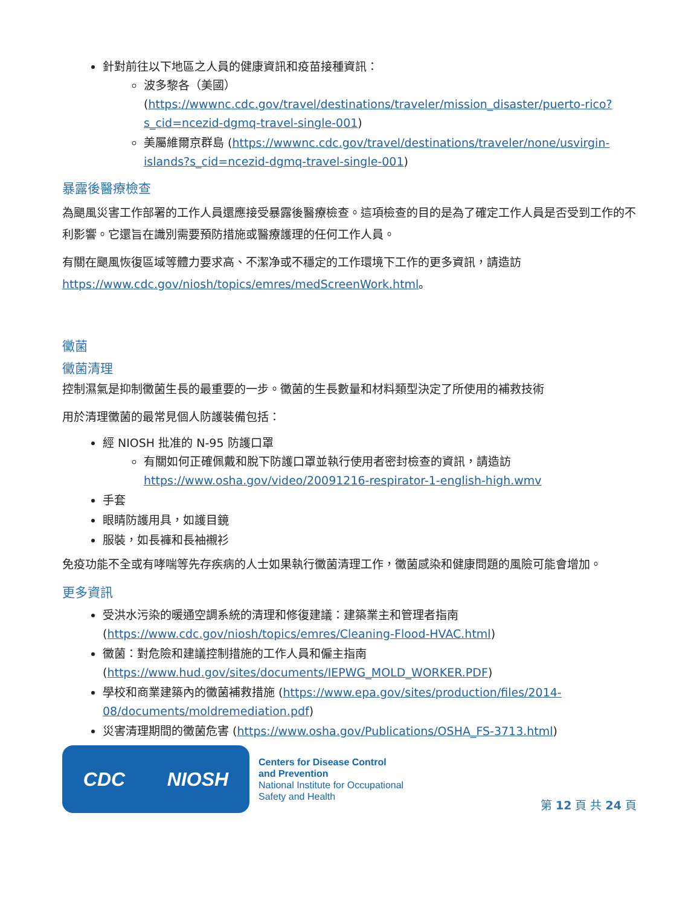針對前往以下地區之人員的健康資訊和疫苗接種資訊：
波多黎各（美國）
(https://wwwnc.cdc.gov/travel/destinations/traveler/mission_disaster/puerto-rico?s_cid=ncezid-dgmq-travel-single-001)
美屬維爾京群島 (https://wwwnc.cdc.gov/travel/destinations/traveler/none/usvirgin-islands?s_cid=ncezid-dgmq-travel-single-001)
暴露後醫療檢查
為颶風災害工作部署的工作人員還應接受暴露後醫療檢查。這項檢查的目的是為了確定工作人員是否受到工作的不利影響。它還旨在識別需要預防措施或醫療護理的任何工作人員。
有關在颶風恢復區域等體力要求高、不潔净或不穩定的工作環境下工作的更多資訊，請造訪 https://www.cdc.gov/niosh/topics/emres/medScreenWork.html。
黴菌
黴菌清理
控制濕氣是抑制黴菌生長的最重要的一步。黴菌的生長數量和材料類型決定了所使用的補救技術
用於清理黴菌的最常見個人防護裝備包括：
經 NIOSH 批准的 N-95 防護口罩
有關如何正確佩戴和脫下防護口罩並執行使用者密封檢查的資訊，請造訪 https://www.osha.gov/video/20091216-respirator-1-english-high.wmv
手套
眼睛防護用具，如護目鏡
服裝，如長褲和長袖襯衫
免疫功能不全或有哮喘等先存疾病的人士如果執行黴菌清理工作，黴菌感染和健康問題的風險可能會增加。
更多資訊
受洪水污染的暖通空調系統的清理和修復建議：建築業主和管理者指南 (https://www.cdc.gov/niosh/topics/emres/Cleaning-Flood-HVAC.html)
黴菌：對危險和建議控制措施的工作人員和僱主指南 (https://www.hud.gov/sites/documents/IEPWG_MOLD_WORKER.PDF)
學校和商業建築內的黴菌補救措施 (https://www.epa.gov/sites/production/files/2014-08/documents/moldremediation.pdf)
災害清理期間的黴菌危害 (https://www.osha.gov/Publications/OSHA_FS-3713.html)
CDC NIOSH
Centers for Disease Control
and Prevention
National Institute for Occupational
Safety and Health
第 12 頁 共 24 頁